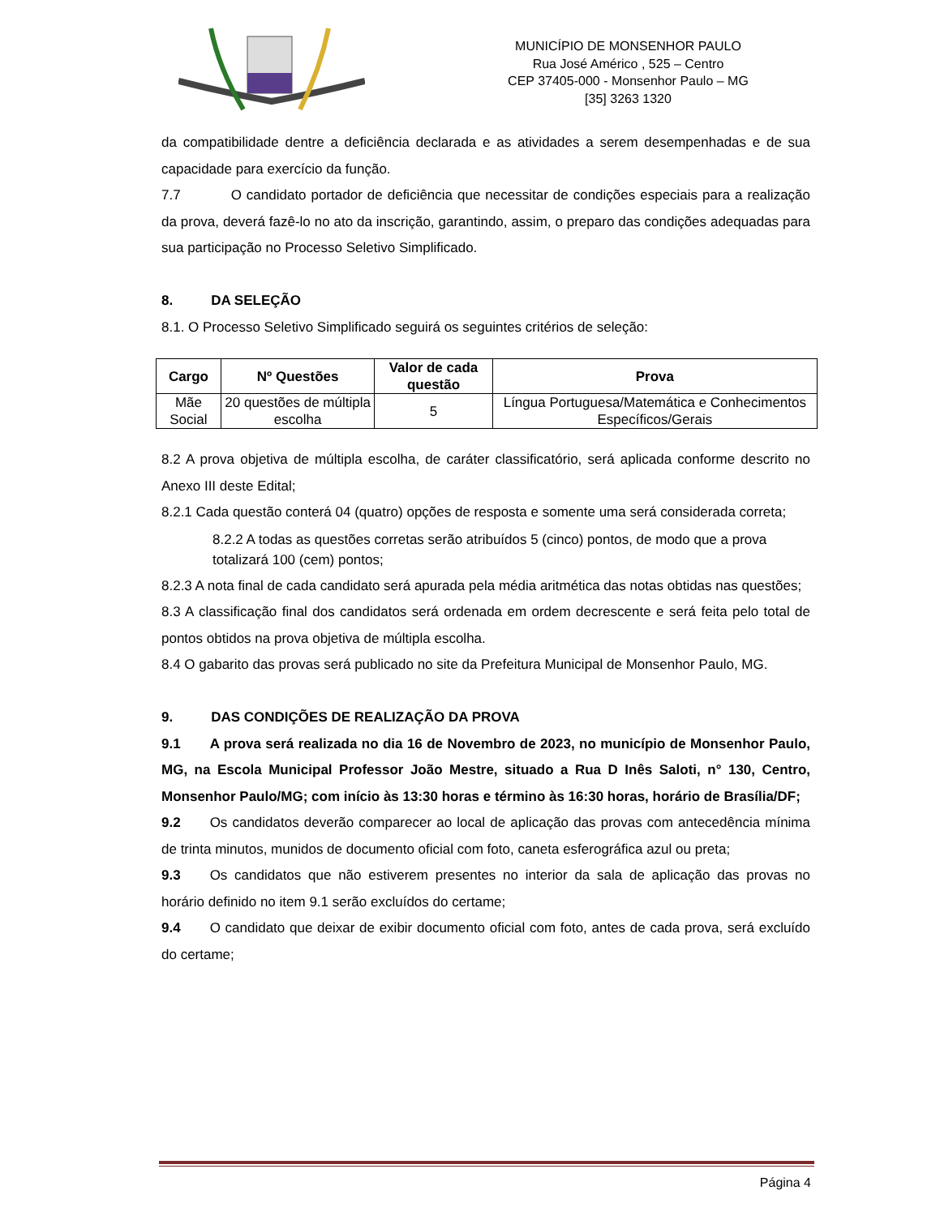MUNICÍPIO DE MONSENHOR PAULO
Rua José Américo , 525 – Centro
CEP 37405-000 - Monsenhor Paulo – MG
[35] 3263 1320
da compatibilidade dentre a deficiência declarada e as atividades a serem desempenhadas e de sua capacidade para exercício da função.
7.7 O candidato portador de deficiência que necessitar de condições especiais para a realização da prova, deverá fazê-lo no ato da inscrição, garantindo, assim, o preparo das condições adequadas para sua participação no Processo Seletivo Simplificado.
8. DA SELEÇÃO
8.1. O Processo Seletivo Simplificado seguirá os seguintes critérios de seleção:
| Cargo | Nº Questões | Valor de cada questão | Prova |
| --- | --- | --- | --- |
| Mãe Social | 20 questões de múltipla escolha | 5 | Língua Portuguesa/Matemática e Conhecimentos Específicos/Gerais |
8.2 A prova objetiva de múltipla escolha, de caráter classificatório, será aplicada conforme descrito no Anexo III deste Edital;
8.2.1 Cada questão conterá 04 (quatro) opções de resposta e somente uma será considerada correta;
8.2.2 A todas as questões corretas serão atribuídos 5 (cinco) pontos, de modo que a prova totalizará 100 (cem) pontos;
8.2.3 A nota final de cada candidato será apurada pela média aritmética das notas obtidas nas questões;
8.3 A classificação final dos candidatos será ordenada em ordem decrescente e será feita pelo total de pontos obtidos na prova objetiva de múltipla escolha.
8.4 O gabarito das provas será publicado no site da Prefeitura Municipal de Monsenhor Paulo, MG.
9. DAS CONDIÇÕES DE REALIZAÇÃO DA PROVA
9.1 A prova será realizada no dia 16 de Novembro de 2023, no município de Monsenhor Paulo, MG, na Escola Municipal Professor João Mestre, situado a Rua D Inês Saloti, n° 130, Centro, Monsenhor Paulo/MG; com início às 13:30 horas e término às 16:30 horas, horário de Brasília/DF;
9.2 Os candidatos deverão comparecer ao local de aplicação das provas com antecedência mínima de trinta minutos, munidos de documento oficial com foto, caneta esferográfica azul ou preta;
9.3 Os candidatos que não estiverem presentes no interior da sala de aplicação das provas no horário definido no item 9.1 serão excluídos do certame;
9.4 O candidato que deixar de exibir documento oficial com foto, antes de cada prova, será excluído do certame;
Página 4